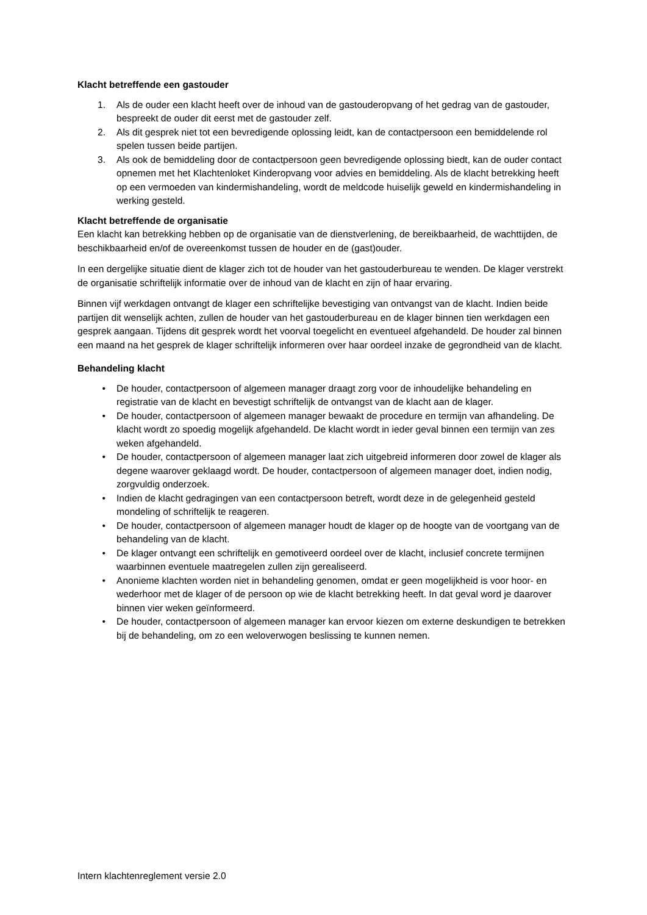Klacht betreffende een gastouder
1. Als de ouder een klacht heeft over de inhoud van de gastouderopvang of het gedrag van de gastouder, bespreekt de ouder dit eerst met de gastouder zelf.
2. Als dit gesprek niet tot een bevredigende oplossing leidt, kan de contactpersoon een bemiddelende rol spelen tussen beide partijen.
3. Als ook de bemiddeling door de contactpersoon geen bevredigende oplossing biedt, kan de ouder contact opnemen met het Klachtenloket Kinderopvang voor advies en bemiddeling. Als de klacht betrekking heeft op een vermoeden van kindermishandeling, wordt de meldcode huiselijk geweld en kindermishandeling in werking gesteld.
Klacht betreffende de organisatie
Een klacht kan betrekking hebben op de organisatie van de dienstverlening, de bereikbaarheid, de wachttijden, de beschikbaarheid en/of de overeenkomst tussen de houder en de (gast)ouder.
In een dergelijke situatie dient de klager zich tot de houder van het gastouderbureau te wenden. De klager verstrekt de organisatie schriftelijk informatie over de inhoud van de klacht en zijn of haar ervaring.
Binnen vijf werkdagen ontvangt de klager een schriftelijke bevestiging van ontvangst van de klacht. Indien beide partijen dit wenselijk achten, zullen de houder van het gastouderbureau en de klager binnen tien werkdagen een gesprek aangaan. Tijdens dit gesprek wordt het voorval toegelicht en eventueel afgehandeld. De houder zal binnen een maand na het gesprek de klager schriftelijk informeren over haar oordeel inzake de gegrondheid van de klacht.
Behandeling klacht
• De houder, contactpersoon of algemeen manager draagt zorg voor de inhoudelijke behandeling en registratie van de klacht en bevestigt schriftelijk de ontvangst van de klacht aan de klager.
• De houder, contactpersoon of algemeen manager bewaakt de procedure en termijn van afhandeling. De klacht wordt zo spoedig mogelijk afgehandeld. De klacht wordt in ieder geval binnen een termijn van zes weken afgehandeld.
• De houder, contactpersoon of algemeen manager laat zich uitgebreid informeren door zowel de klager als degene waarover geklaagd wordt. De houder, contactpersoon of algemeen manager doet, indien nodig, zorgvuldig onderzoek.
• Indien de klacht gedragingen van een contactpersoon betreft, wordt deze in de gelegenheid gesteld mondeling of schriftelijk te reageren.
• De houder, contactpersoon of algemeen manager houdt de klager op de hoogte van de voortgang van de behandeling van de klacht.
• De klager ontvangt een schriftelijk en gemotiveerd oordeel over de klacht, inclusief concrete termijnen waarbinnen eventuele maatregelen zullen zijn gerealiseerd.
• Anonieme klachten worden niet in behandeling genomen, omdat er geen mogelijkheid is voor hoor- en wederhoor met de klager of de persoon op wie de klacht betrekking heeft. In dat geval word je daarover binnen vier weken geïnformeerd.
• De houder, contactpersoon of algemeen manager kan ervoor kiezen om externe deskundigen te betrekken bij de behandeling, om zo een weloverwogen beslissing te kunnen nemen.
Intern klachtenreglement versie 2.0